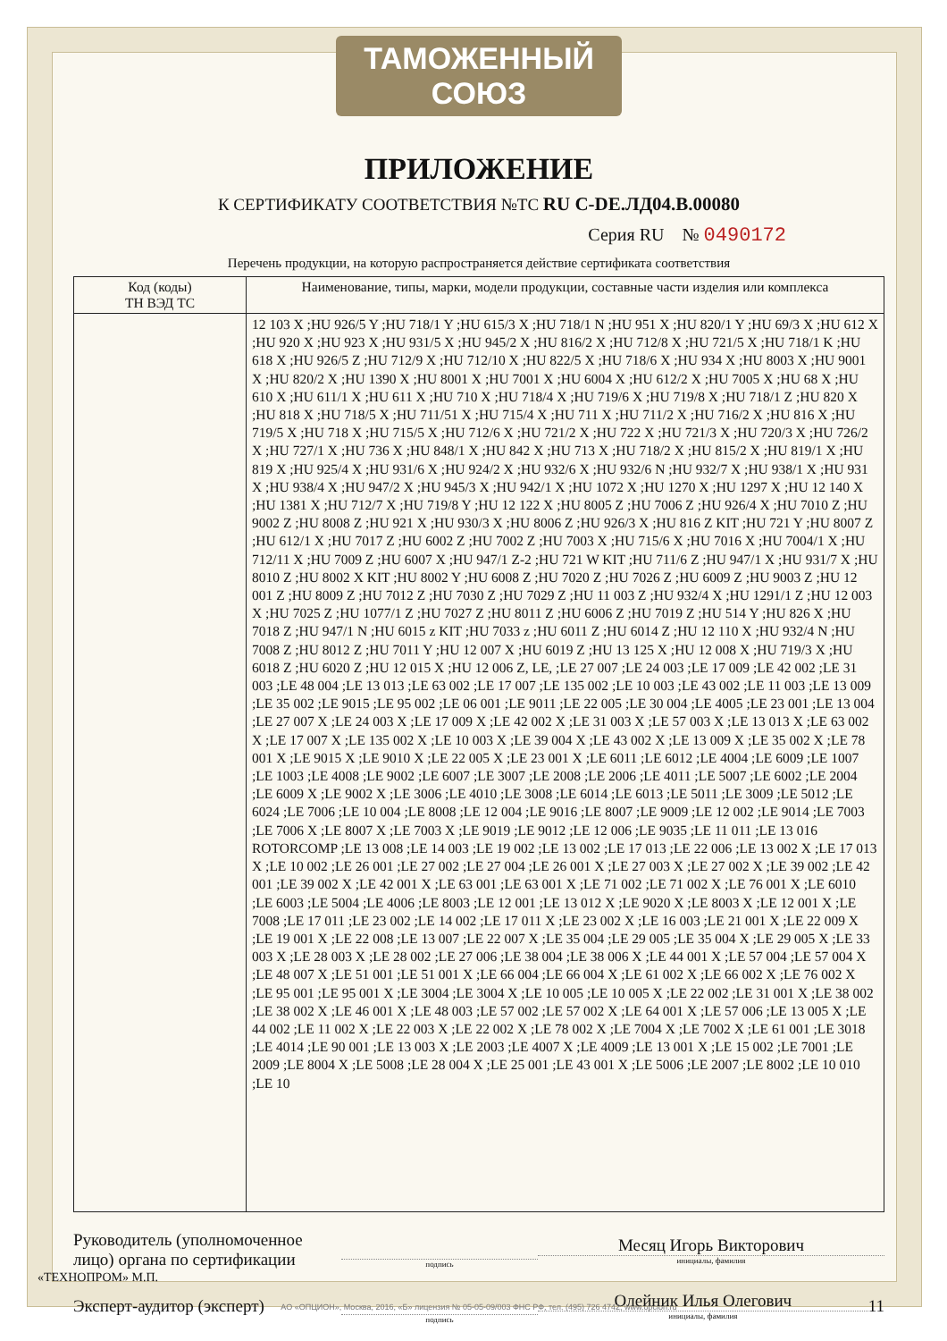ТАМОЖЕННЫЙ СОЮЗ
ПРИЛОЖЕНИЕ
К СЕРТИФИКАТУ СООТВЕТСТВИЯ №ТС RU C-DE.ЛД04.B.00080
Серия RU № 0490172
Перечень продукции, на которую распространяется действие сертификата соответствия
| Код (коды) ТН ВЭД ТС | Наименование, типы, марки, модели продукции, составные части изделия или комплекса |
| --- | --- |
| | 12 103 X ;HU 926/5 Y ;HU 718/1 Y ;HU 615/3 X ;HU 718/1 N ;HU 951 X ;HU 820/1 Y ;HU 69/3 X ;HU 612 X ;HU 920 X ;HU 923 X ;HU 931/5 X ;HU 945/2 X ;HU 816/2 X ;HU 712/8 X ;HU 721/5 X ;HU 718/1 K ;HU 618 X ;HU 926/5 Z ;HU 712/9 X ;HU 712/10 X ;HU 822/5 X ;HU 718/6 X ;HU 934 X ;HU 8003 X ;HU 9001 X ;HU 820/2 X ;HU 1390 X ;HU 8001 X ;HU 7001 X ;HU 6004 X ;HU 612/2 X ;HU 7005 X ;HU 68 X ;HU 610 X ;HU 611/1 X ;HU 611 X ;HU 710 X ;HU 718/4 X ;HU 719/6 X ;HU 719/8 X ;HU 718/1 Z ;HU 820 X ;HU 818 X ;HU 718/5 X ;HU 711/51 X ;HU 715/4 X ;HU 711 X ;HU 711/2 X ;HU 716/2 X ;HU 816 X ;HU 719/5 X ;HU 718 X ;HU 715/5 X ;HU 712/6 X ;HU 721/2 X ;HU 722 X ;HU 721/3 X ;HU 720/3 X ;HU 726/2 X ;HU 727/1 X ;HU 736 X ;HU 848/1 X ;HU 842 X ;HU 713 X ;HU 718/2 X ;HU 815/2 X ;HU 819/1 X ;HU 819 X ;HU 925/4 X ;HU 931/6 X ;HU 924/2 X ;HU 932/6 X ;HU 932/6 N ;HU 932/7 X ;HU 938/1 X ;HU 931 X ;HU 938/4 X ;HU 947/2 X ;HU 945/3 X ;HU 942/1 X ;HU 1072 X ;HU 1270 X ;HU 1297 X ;HU 12 140 X ;HU 1381 X ;HU 712/7 X ;HU 719/8 Y ;HU 12 122 X ;HU 8005 Z ;HU 7006 Z ;HU 926/4 X ;HU 7010 Z ;HU 9002 Z ;HU 8008 Z ;HU 921 X ;HU 930/3 X ;HU 8006 Z ;HU 926/3 X ;HU 816 Z KIT ;HU 721 Y ;HU 8007 Z ;HU 612/1 X ;HU 7017 Z ;HU 6002 Z ;HU 7002 Z ;HU 7003 X ;HU 715/6 X ;HU 7016 X ;HU 7004/1 X ;HU 712/11 X ;HU 7009 Z ;HU 6007 X ;HU 947/1 Z-2 ;HU 721 W KIT ;HU 711/6 Z ;HU 947/1 X ;HU 931/7 X ;HU 8010 Z ;HU 8002 X KIT ;HU 8002 Y ;HU 6008 Z ;HU 7020 Z ;HU 7026 Z ;HU 6009 Z ;HU 9003 Z ;HU 12 001 Z ;HU 8009 Z ;HU 7012 Z ;HU 7030 Z ;HU 7029 Z ;HU 11 003 Z ;HU 932/4 X ;HU 1291/1 Z ;HU 12 003 X ;HU 7025 Z ;HU 1077/1 Z ;HU 7027 Z ;HU 8011 Z ;HU 6006 Z ;HU 7019 Z ;HU 514 Y ;HU 826 X ;HU 7018 Z ;HU 947/1 N ;HU 6015 z KIT ;HU 7033 z ;HU 6011 Z ;HU 6014 Z ;HU 12 110 X ;HU 932/4 N ;HU 7008 Z ;HU 8012 Z ;HU 7011 Y ;HU 12 007 X ;HU 6019 Z ;HU 13 125 X ;HU 12 008 X ;HU 719/3 X ;HU 6018 Z ;HU 6020 Z ;HU 12 015 X ;HU 12 006 Z, LE, ;LE 27 007 ;LE 24 003 ;LE 17 009 ;LE 42 002 ;LE 31 003 ;LE 48 004 ;LE 13 013 ;LE 63 002 ;LE 17 007 ;LE 135 002 ;LE 10 003 ;LE 43 002 ;LE 11 003 ;LE 13 009 ;LE 35 002 ;LE 9015 ;LE 95 002 ;LE 06 001 ;LE 9011 ;LE 22 005 ;LE 30 004 ;LE 4005 ;LE 23 001 ;LE 13 004 ;LE 27 007 X ;LE 24 003 X ;LE 17 009 X ;LE 42 002 X ;LE 31 003 X ;LE 57 003 X ;LE 13 013 X ;LE 63 002 X ;LE 17 007 X ;LE 135 002 X ;LE 10 003 X ;LE 39 004 X ;LE 43 002 X ;LE 13 009 X ;LE 35 002 X ;LE 78 001 X ;LE 9015 X ;LE 9010 X ;LE 22 005 X ;LE 23 001 X ;LE 6011 ;LE 6012 ;LE 4004 ;LE 6009 ;LE 1007 ;LE 1003 ;LE 4008 ;LE 9002 ;LE 6007 ;LE 3007 ;LE 2008 ;LE 2006 ;LE 4011 ;LE 5007 ;LE 6002 ;LE 2004 ;LE 6009 X ;LE 9002 X ;LE 3006 ;LE 4010 ;LE 3008 ;LE 6014 ;LE 6013 ;LE 5011 ;LE 3009 ;LE 5012 ;LE 6024 ;LE 7006 ;LE 10 004 ;LE 8008 ;LE 12 004 ;LE 9016 ;LE 8007 ;LE 9009 ;LE 12 002 ;LE 9014 ;LE 7003 ;LE 7006 X ;LE 8007 X ;LE 7003 X ;LE 9019 ;LE 9012 ;LE 12 006 ;LE 9035 ;LE 11 011 ;LE 13 016 ROTORCOMP ;LE 13 008 ;LE 14 003 ;LE 19 002 ;LE 13 002 ;LE 17 013 ;LE 22 006 ;LE 13 002 X ;LE 17 013 X ;LE 10 002 ;LE 26 001 ;LE 27 002 ;LE 27 004 ;LE 26 001 X ;LE 27 003 X ;LE 27 002 X ;LE 39 002 ;LE 42 001 ;LE 39 002 X ;LE 42 001 X ;LE 63 001 ;LE 63 001 X ;LE 71 002 ;LE 71 002 X ;LE 76 001 X ;LE 6010 ;LE 6003 ;LE 5004 ;LE 4006 ;LE 8003 ;LE 12 001 ;LE 13 012 X ;LE 9020 X ;LE 8003 X ;LE 12 001 X ;LE 7008 ;LE 17 011 ;LE 23 002 ;LE 14 002 ;LE 17 011 X ;LE 23 002 X ;LE 16 003 ;LE 21 001 X ;LE 22 009 X ;LE 19 001 X ;LE 22 008 ;LE 13 007 ;LE 22 007 X ;LE 35 004 ;LE 29 005 ;LE 35 004 X ;LE 29 005 X ;LE 33 003 X ;LE 28 003 X ;LE 28 002 ;LE 27 006 ;LE 38 004 ;LE 38 006 X ;LE 44 001 X ;LE 57 004 ;LE 57 004 X ;LE 48 007 X ;LE 51 001 ;LE 51 001 X ;LE 66 004 ;LE 66 004 X ;LE 61 002 X ;LE 66 002 X ;LE 76 002 X ;LE 95 001 ;LE 95 001 X ;LE 3004 ;LE 3004 X ;LE 10 005 ;LE 10 005 X ;LE 22 002 ;LE 31 001 X ;LE 38 002 ;LE 38 002 X ;LE 46 001 X ;LE 48 003 ;LE 57 002 ;LE 57 002 X ;LE 64 001 X ;LE 57 006 ;LE 13 005 X ;LE 44 002 ;LE 11 002 X ;LE 22 003 X ;LE 22 002 X ;LE 78 002 X ;LE 7004 X ;LE 7002 X ;LE 61 001 ;LE 3018 ;LE 4014 ;LE 90 001 ;LE 13 003 X ;LE 2003 ;LE 4007 X ;LE 4009 ;LE 13 001 X ;LE 15 002 ;LE 7001 ;LE 2009 ;LE 8004 X ;LE 5008 ;LE 28 004 X ;LE 25 001 ;LE 43 001 X ;LE 5006 ;LE 2007 ;LE 8002 ;LE 10 010 ;LE 10 |
Руководитель (уполномоченное лицо) органа по сертификации
подпись
Месяц Игорь Викторович
инициалы, фамилия
Эксперт-аудитор (эксперт)
подпись
Олейник Илья Олегович
инициалы, фамилия
11
«ТЕХНОПРОМ» М.П.
АО «ОПЦИОН», Москва, 2016, «Б» лицензия № 05-05-09/003 ФНС РФ, тел. (495) 726 4742, www.opcion.ru